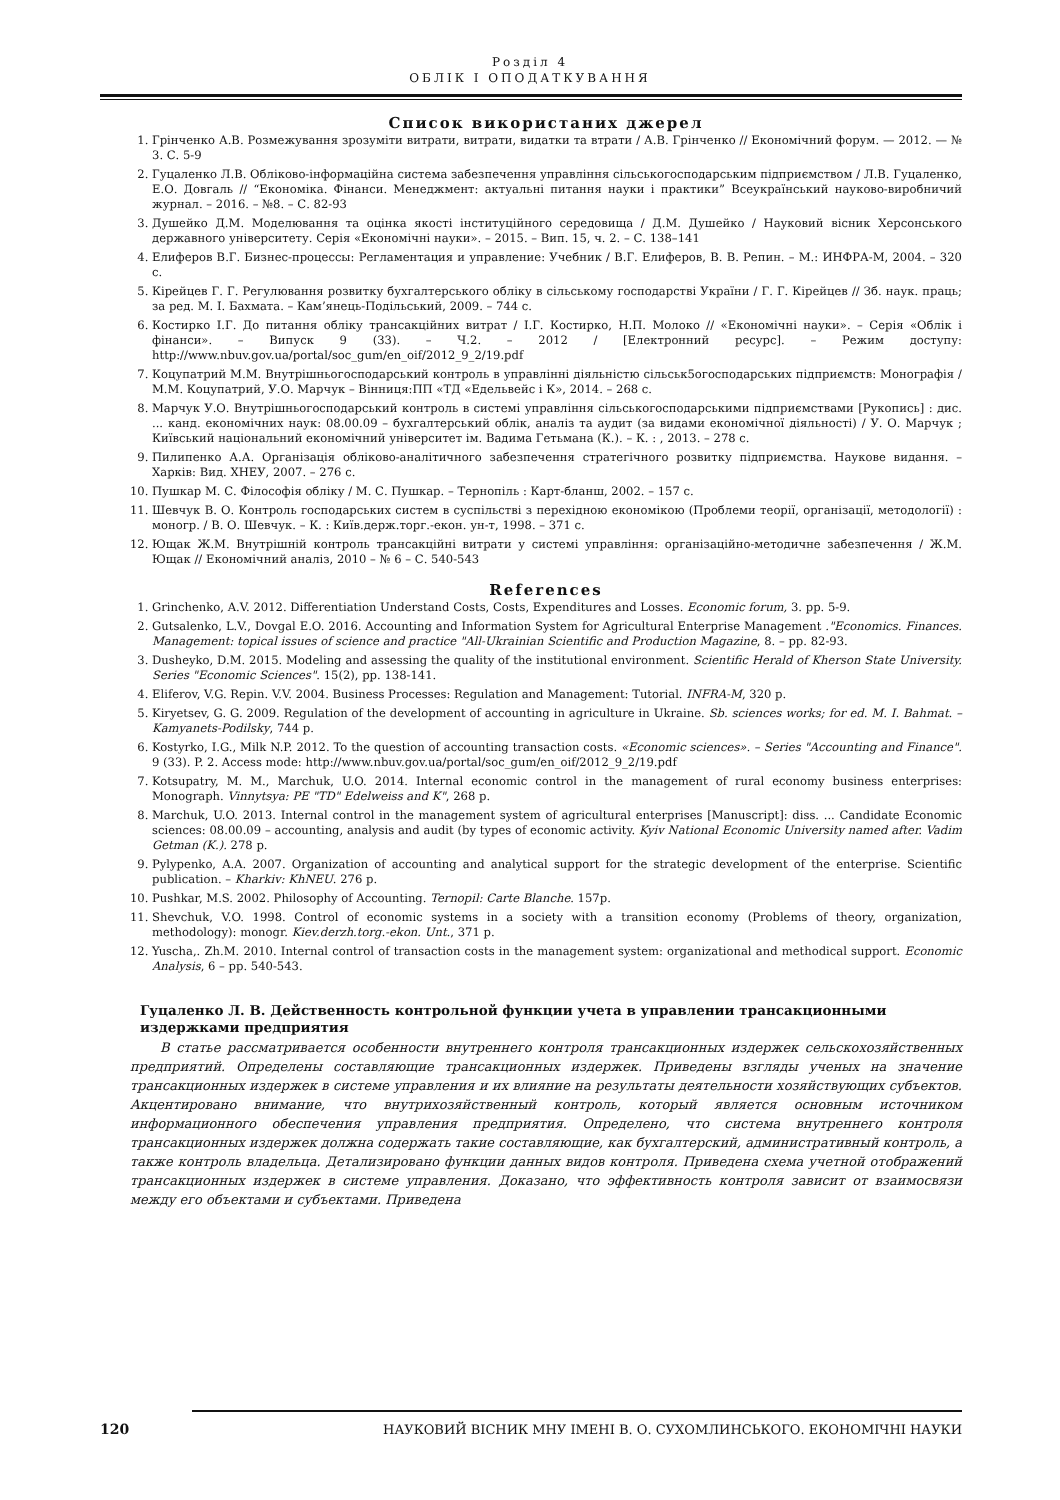Розділ 4
ОБЛІК І ОПОДАТКУВАННЯ
Список використаних джерел
1. Грінченко А.В. Розмежування зрозуміти витрати, витрати, видатки та втрати / А.В. Грінченко // Економічний форум. — 2012. — № 3. С. 5-9
2. Гуцаленко Л.В. Обліково-інформаційна система забезпечення управління сільськогосподарським підприємством / Л.В. Гуцаленко, Е.О. Довгаль // “Економіка. Фінанси. Менеджмент: актуальні питання науки і практики” Всеукраїнський науково-виробничий журнал. – 2016. – №8. – С. 82-93
3. Душейко Д.М. Моделювання та оцінка якості інституційного середовища / Д.М. Душейко / Науковий вісник Херсонського державного університету. Серія «Економічні науки». – 2015. – Вип. 15, ч. 2. – С. 138–141
4. Елиферов В.Г. Бизнес-процессы: Регламентация и управление: Учебник / В.Г. Елиферов, В. В. Репин. – М.: ИНФРА-М, 2004. – 320 с.
5. Кірейцев Г. Г. Регулювання розвитку бухгалтерського обліку в сільському господарстві України / Г. Г. Кірейцев // Зб. наук. праць; за ред. М. І. Бахмата. – Кам’янець-Подільський, 2009. – 744 с.
6. Костирко І.Г. До питання обліку трансакційних витрат / І.Г. Костирко, Н.П. Молоко // «Економічні науки». – Серія «Облік і фінанси». – Випуск 9 (33). – Ч.2. – 2012 / [Електронний ресурс]. – Режим доступу: http://www.nbuv.gov.ua/portal/soc_gum/en_oif/2012_9_2/19.pdf
7. Коцупатрий М.М. Внутрішньогосподарський контроль в управлінні діяльністю сільськ5огосподарських підприємств: Монографія / М.М. Коцупатрий, У.О. Марчук – Вінниця:ПП «ТД «Едельвейс і К», 2014. – 268 с.
8. Марчук У.О. Внутрішньогосподарський контроль в системі управління сільськогосподарськими підприємствами [Рукопись] : дис. ... канд. економічних наук: 08.00.09 – бухгалтерський облік, аналіз та аудит (за видами економічної діяльності) / У. О. Марчук ; Київський національний економічний університет ім. Вадима Гетьмана (К.). – К. : , 2013. – 278 с.
9. Пилипенко А.А. Організація обліково-аналітичного забезпечення стратегічного розвитку підприємства. Наукове видання. – Харків: Вид. ХНЕУ, 2007. – 276 с.
10. Пушкар М. С. Філософія обліку / М. С. Пушкар. – Тернопіль : Карт-бланш, 2002. – 157 с.
11. Шевчук В. О. Контроль господарських систем в суспільстві з перехідною економікою (Проблеми теорії, організації, методології) : моногр. / В. О. Шевчук. – К. : Київ.держ.торг.-екон. ун-т, 1998. – 371 с.
12. Ющак Ж.М. Внутрішній контроль трансакційні витрати у системі управління: організаційно-методичне забезпечення / Ж.М. Ющак // Економічний аналіз, 2010 – № 6 – С. 540-543
References
1. Grinchenko, A.V. 2012. Differentiation Understand Costs, Costs, Expenditures and Losses. Economic forum, 3. pp. 5-9.
2. Gutsalenko, L.V., Dovgal E.O. 2016. Accounting and Information System for Agricultural Enterprise Management ."Economics. Finances. Management: topical issues of science and practice "All-Ukrainian Scientific and Production Magazine, 8. – pp. 82-93.
3. Dusheyko, D.M. 2015. Modeling and assessing the quality of the institutional environment. Scientific Herald of Kherson State University. Series "Economic Sciences". 15(2), pp. 138-141.
4. Eliferov, V.G. Repin. V.V. 2004. Business Processes: Regulation and Management: Tutorial. INFRA-M, 320 p.
5. Kiryetsev, G. G. 2009. Regulation of the development of accounting in agriculture in Ukraine. Sb. sciences works; for ed. M. I. Bahmat. – Kamyanets-Podilsky, 744 p.
6. Kostyrko, I.G., Milk N.P. 2012. To the question of accounting transaction costs. «Economic sciences». – Series "Accounting and Finance". 9 (33). P. 2. Access mode: http://www.nbuv.gov.ua/portal/soc_gum/en_oif/2012_9_2/19.pdf
7. Kotsupatry, M. M., Marchuk, U.O. 2014. Internal economic control in the management of rural economy business enterprises: Monograph. Vinnytsya: PE "TD" Edelweiss and K", 268 p.
8. Marchuk, U.O. 2013. Internal control in the management system of agricultural enterprises [Manuscript]: diss. ... Candidate Economic sciences: 08.00.09 – accounting, analysis and audit (by types of economic activity. Kyiv National Economic University named after. Vadim Getman (K.). 278 p.
9. Pylypenko, A.A. 2007. Organization of accounting and analytical support for the strategic development of the enterprise. Scientific publication. – Kharkiv: KhNEU. 276 p.
10. Pushkar, M.S. 2002. Philosophy of Accounting. Ternopil: Carte Blanche. 157p.
11. Shevchuk, V.O. 1998. Control of economic systems in a society with a transition economy (Problems of theory, organization, methodology): monogr. Kiev.derzh.torg.-ekon. Unt., 371 p.
12. Yuscha,. Zh.M. 2010. Internal control of transaction costs in the management system: organizational and methodical support. Economic Analysis, 6 – pp. 540-543.
Гуцаленко Л. В. Действенность контрольной функции учета в управлении трансакционными издержками предприятия
В статье рассматривается особенности внутреннего контроля трансакционных издержек сельскохозяйственных предприятий. Определены составляющие трансакционных издержек. Приведены взгляды ученых на значение трансакционных издержек в системе управления и их влияние на результаты деятельности хозяйствующих субъектов. Акцентировано внимание, что внутрихозяйственный контроль, который является основным источником информационного обеспечения управления предприятия. Определено, что система внутреннего контроля трансакционных издержек должна содержать такие составляющие, как бухгалтерский, административный контроль, а также контроль владельца. Детализировано функции данных видов контроля. Приведена схема учетной отображений трансакционных издержек в системе управления. Доказано, что эффективность контроля зависит от взаимосвязи между его объектами и субъектами. Приведена
120 НАУКОВИЙ ВІСНИК МНУ ІМЕНІ В. О. СУХОМЛИНСЬКОГО. ЕКОНОМІЧНІ НАУКИ